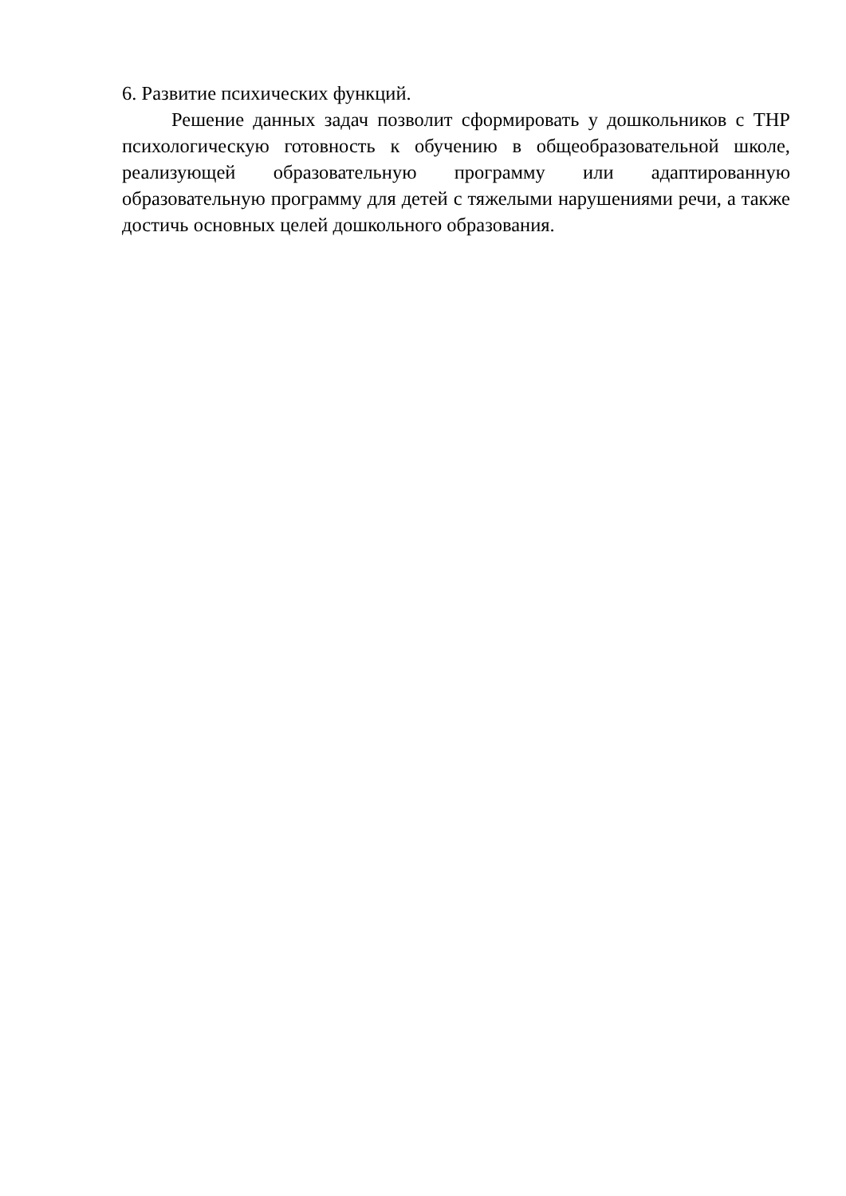6. Развитие психических функций.
Решение данных задач позволит сформировать у дошкольников с ТНР психологическую готовность к обучению в общеобразовательной школе, реализующей образовательную программу или адаптированную образовательную программу для детей с тяжелыми нарушениями речи, а также достичь основных целей дошкольного образования.